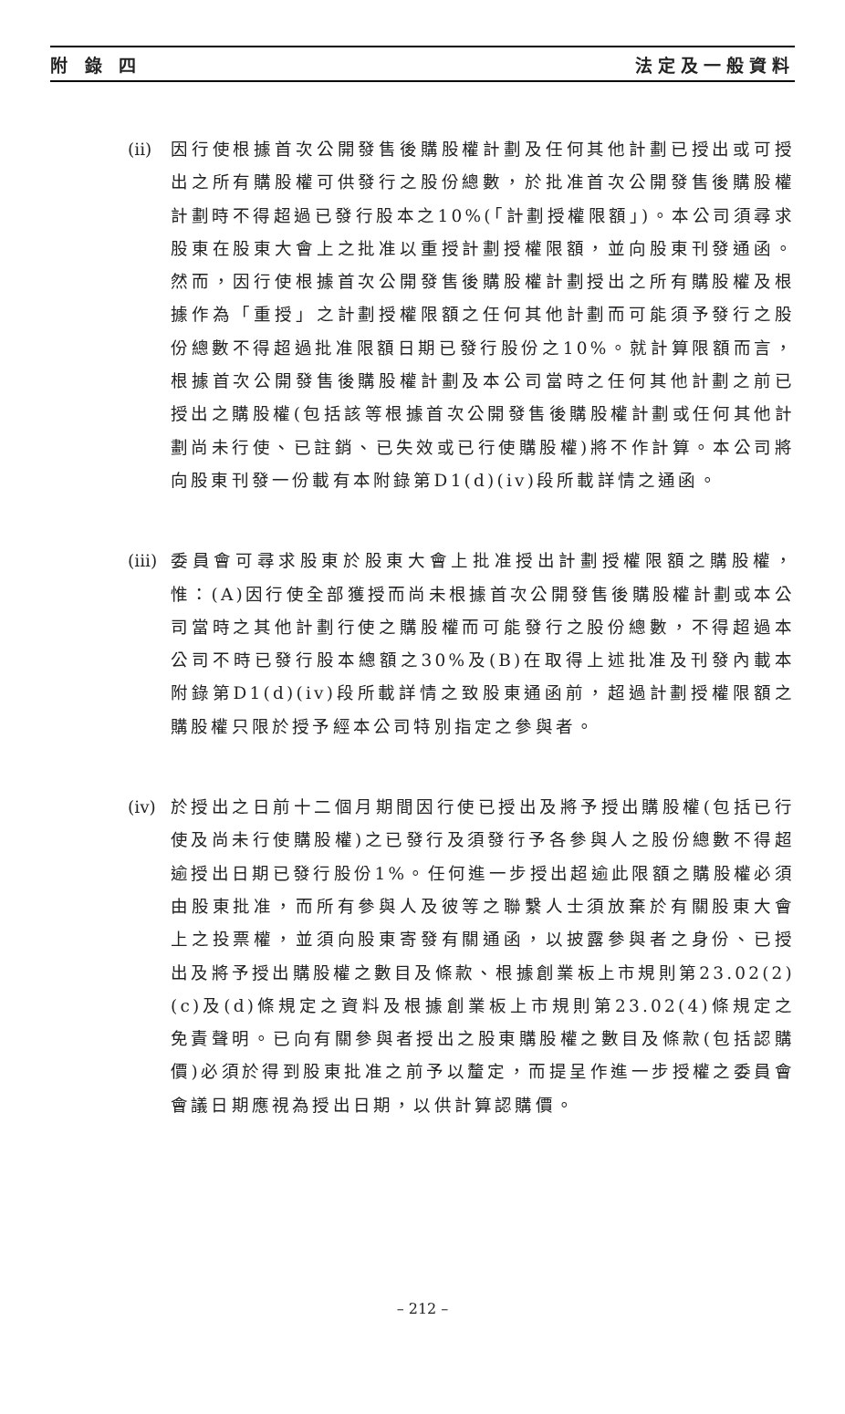附 錄 四 法定及一般資料
(ii)
因行使根據首次公開發售後購股權計劃及任何其他計劃已授出或可授出之所有購股權可供發行之股份總數，於批准首次公開發售後購股權計劃時不得超過已發行股本之10%(「計劃授權限額」)。本公司須尋求股東在股東大會上之批准以重授計劃授權限額，並向股東刊發通函。然而，因行使根據首次公開發售後購股權計劃授出之所有購股權及根據作為「重授」之計劃授權限額之任何其他計劃而可能須予發行之股份總數不得超過批准限額日期已發行股份之10%。就計算限額而言，根據首次公開發售後購股權計劃及本公司當時之任何其他計劃之前已授出之購股權(包括該等根據首次公開發售後購股權計劃或任何其他計劃尚未行使、已註銷、已失效或已行使購股權)將不作計算。本公司將向股東刊發一份載有本附錄第D1(d)(iv)段所載詳情之通函。
(iii)
委員會可尋求股東於股東大會上批准授出計劃授權限額之購股權，惟：(A)因行使全部獲授而尚未根據首次公開發售後購股權計劃或本公司當時之其他計劃行使之購股權而可能發行之股份總數，不得超過本公司不時已發行股本總額之30%及(B)在取得上述批准及刊發內載本附錄第D1(d)(iv)段所載詳情之致股東通函前，超過計劃授權限額之購股權只限於授予經本公司特別指定之參與者。
(iv)
於授出之日前十二個月期間因行使已授出及將予授出購股權(包括已行使及尚未行使購股權)之已發行及須發行予各參與人之股份總數不得超逾授出日期已發行股份1%。任何進一步授出超逾此限額之購股權必須由股東批准，而所有參與人及彼等之聯繫人士須放棄於有關股東大會上之投票權，並須向股東寄發有關通函，以披露參與者之身份、已授出及將予授出購股權之數目及條款、根據創業板上市規則第23.02(2)(c)及(d)條規定之資料及根據創業板上市規則第23.02(4)條規定之免責聲明。已向有關參與者授出之股東購股權之數目及條款(包括認購價)必須於得到股東批准之前予以釐定，而提呈作進一步授權之委員會會議日期應視為授出日期，以供計算認購價。
– 212 –